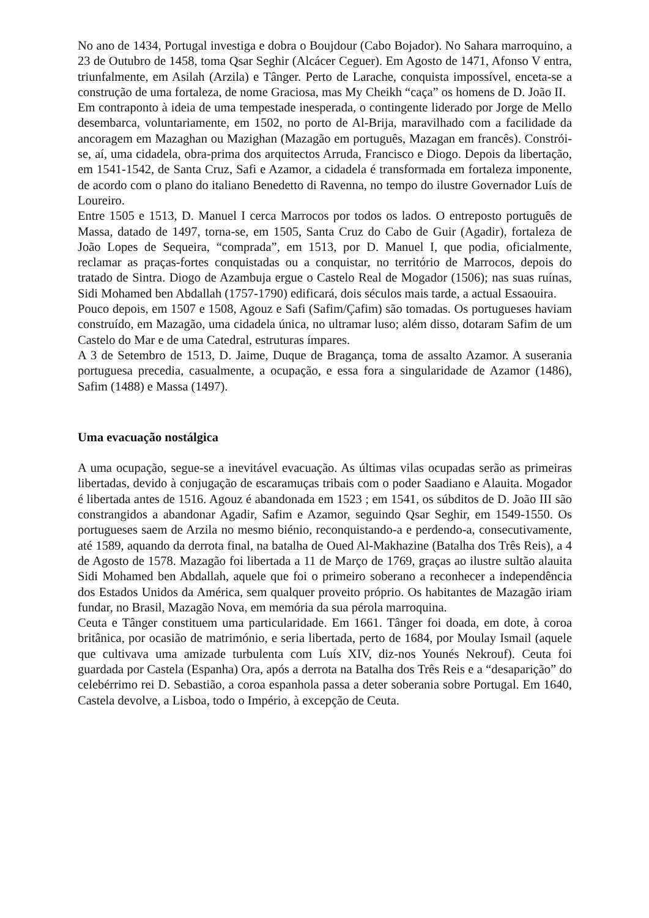No ano de 1434, Portugal investiga e dobra o Boujdour (Cabo Bojador). No Sahara marroquino, a 23 de Outubro de 1458, toma Qsar Seghir (Alcácer Ceguer). Em Agosto de 1471, Afonso V entra, triunfalmente, em Asilah (Arzila) e Tânger. Perto de Larache, conquista impossível, enceta-se a construção de uma fortaleza, de nome Graciosa, mas My Cheikh “caça” os homens de D. João II.
Em contraponto à ideia de uma tempestade inesperada, o contingente liderado por Jorge de Mello desembarca, voluntariamente, em 1502, no porto de Al-Brija, maravilhado com a facilidade da ancoragem em Mazaghan ou Mazighan (Mazagão em português, Mazagan em francês). Constrói-se, aí, uma cidadela, obra-prima dos arquitectos Arruda, Francisco e Diogo. Depois da libertação, em 1541-1542, de Santa Cruz, Safi e Azamor, a cidadela é transformada em fortaleza imponente, de acordo com o plano do italiano Benedetto di Ravenna, no tempo do ilustre Governador Luís de Loureiro.
Entre 1505 e 1513, D. Manuel I cerca Marrocos por todos os lados. O entreposto português de Massa, datado de 1497, torna-se, em 1505, Santa Cruz do Cabo de Guir (Agadir), fortaleza de João Lopes de Sequeira, “comprada”, em 1513, por D. Manuel I, que podia, oficialmente, reclamar as praças-fortes conquistadas ou a conquistar, no território de Marrocos, depois do tratado de Sintra. Diogo de Azambuja ergue o Castelo Real de Mogador (1506); nas suas ruínas, Sidi Mohamed ben Abdallah (1757-1790) edificará, dois séculos mais tarde, a actual Essaouira.
Pouco depois, em 1507 e 1508, Agouz e Safi (Safim/Çafim) são tomadas. Os portugueses haviam construído, em Mazagão, uma cidadela única, no ultramar luso; além disso, dotaram Safim de um Castelo do Mar e de uma Catedral, estruturas ímpares.
A 3 de Setembro de 1513, D. Jaime, Duque de Bragança, toma de assalto Azamor. A suserania portuguesa precedia, casualmente, a ocupação, e essa fora a singularidade de Azamor (1486), Safim (1488) e Massa (1497).
Uma evacuação nostálgica
A uma ocupação, segue-se a inevitável evacuação. As últimas vilas ocupadas serão as primeiras libertadas, devido à conjugação de escaramuças tribais com o poder Saadiano e Alauita. Mogador é libertada antes de 1516. Agouz é abandonada em 1523 ; em 1541, os súbditos de D. João III são constrangidos a abandonar Agadir, Safim e Azamor, seguindo Qsar Seghir, em 1549-1550. Os portugueses saem de Arzila no mesmo biénio, reconquistando-a e perdendo-a, consecutivamente, até 1589, aquando da derrota final, na batalha de Oued Al-Makhazine (Batalha dos Três Reis), a 4 de Agosto de 1578. Mazagão foi libertada a 11 de Março de 1769, graças ao ilustre sultão alauita Sidi Mohamed ben Abdallah, aquele que foi o primeiro soberano a reconhecer a independência dos Estados Unidos da América, sem qualquer proveito próprio. Os habitantes de Mazagão iriam fundar, no Brasil, Mazagão Nova, em memória da sua pérola marroquina.
Ceuta e Tânger constituem uma particularidade. Em 1661. Tânger foi doada, em dote, à coroa britânica, por ocasião de matrimónio, e seria libertada, perto de 1684, por Moulay Ismail (aquele que cultivava uma amizade turbulenta com Luís XIV, diz-nos Younés Nekrouf). Ceuta foi guardada por Castela (Espanha) Ora, após a derrota na Batalha dos Três Reis e a “desaparição” do celebérrimo rei D. Sebastião, a coroa espanhola passa a deter soberania sobre Portugal. Em 1640, Castela devolve, a Lisboa, todo o Império, à excepção de Ceuta.